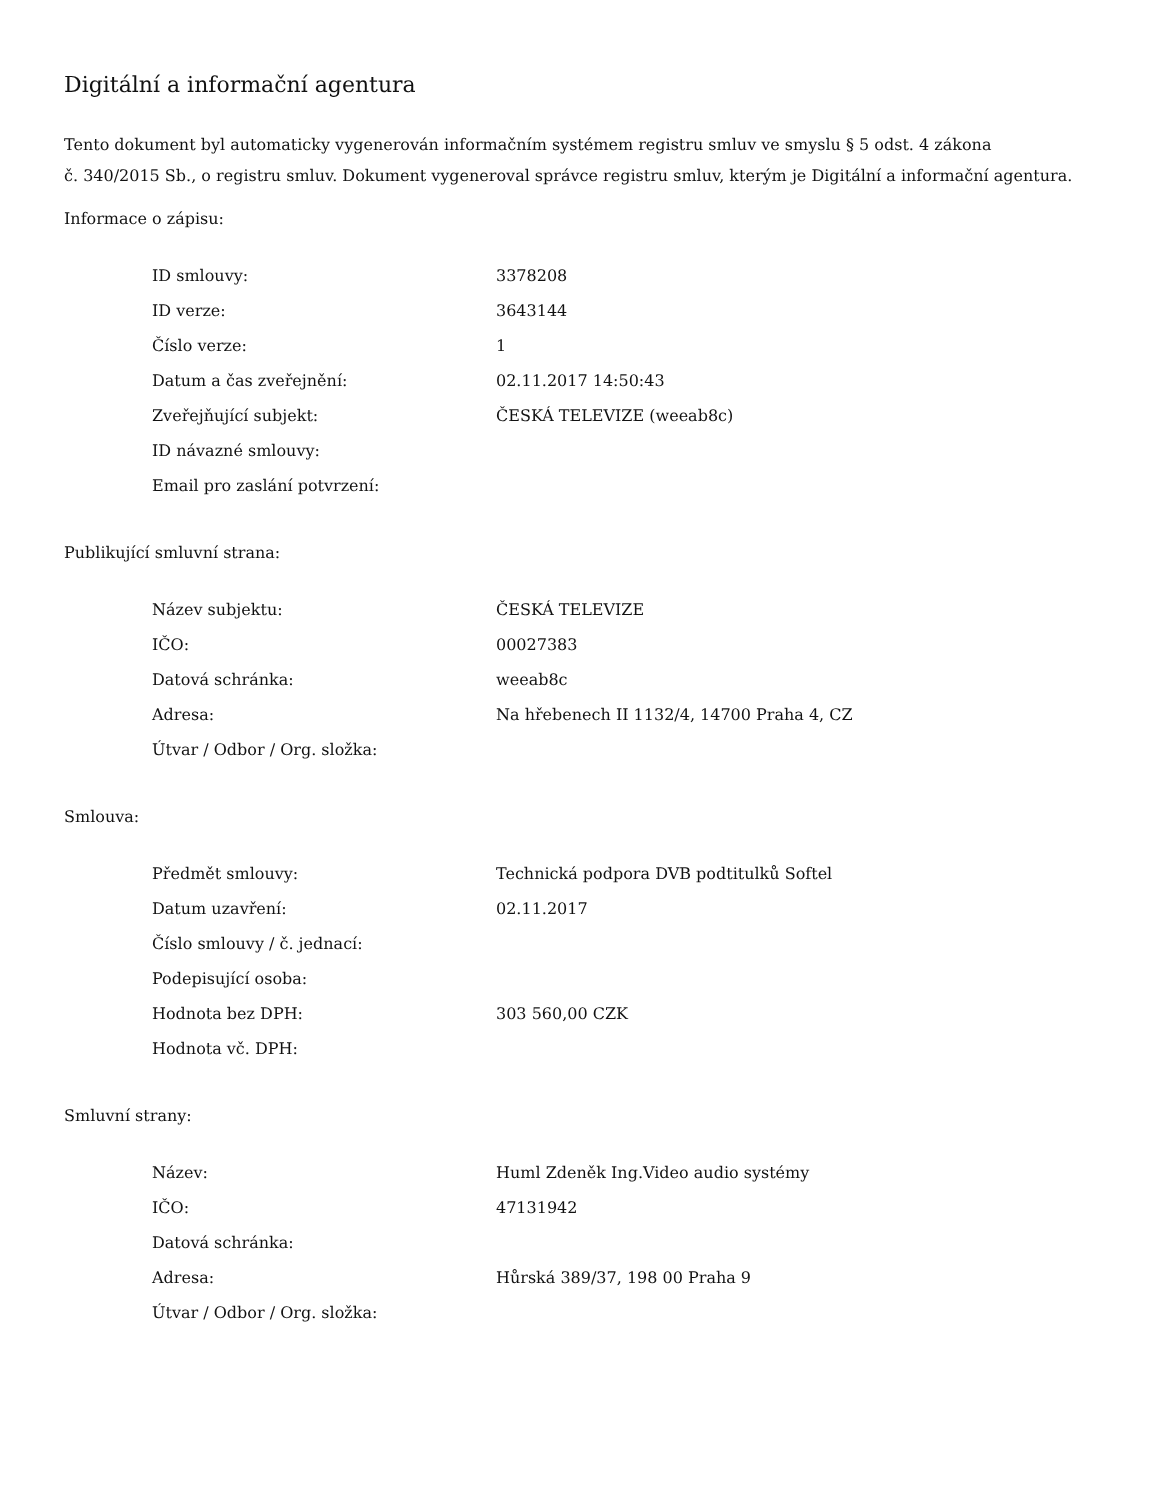Digitální a informační agentura
Tento dokument byl automaticky vygenerován informačním systémem registru smluv ve smyslu § 5 odst. 4 zákona
č. 340/2015 Sb., o registru smluv. Dokument vygeneroval správce registru smluv, kterým je Digitální a informační agentura.
Informace o zápisu:
| ID smlouvy: | 3378208 |
| ID verze: | 3643144 |
| Číslo verze: | 1 |
| Datum a čas zveřejnění: | 02.11.2017 14:50:43 |
| Zveřejňující subjekt: | ČESKÁ TELEVIZE (weeab8c) |
| ID návazné smlouvy: | |
| Email pro zaslání potvrzení: | |
Publikující smluvní strana:
| Název subjektu: | ČESKÁ TELEVIZE |
| IČO: | 00027383 |
| Datová schránka: | weeab8c |
| Adresa: | Na hřebenech II 1132/4, 14700 Praha 4, CZ |
| Útvar / Odbor / Org. složka: | |
Smlouva:
| Předmět smlouvy: | Technická podpora DVB podtitulků Softel |
| Datum uzavření: | 02.11.2017 |
| Číslo smlouvy / č. jednací: | |
| Podepisující osoba: | |
| Hodnota bez DPH: | 303 560,00 CZK |
| Hodnota vč. DPH: | |
Smluvní strany:
| Název: | Huml Zdeněk Ing.Video audio systémy |
| IČO: | 47131942 |
| Datová schránka: | |
| Adresa: | Hůrská 389/37, 198 00 Praha 9 |
| Útvar / Odbor / Org. složka: | |